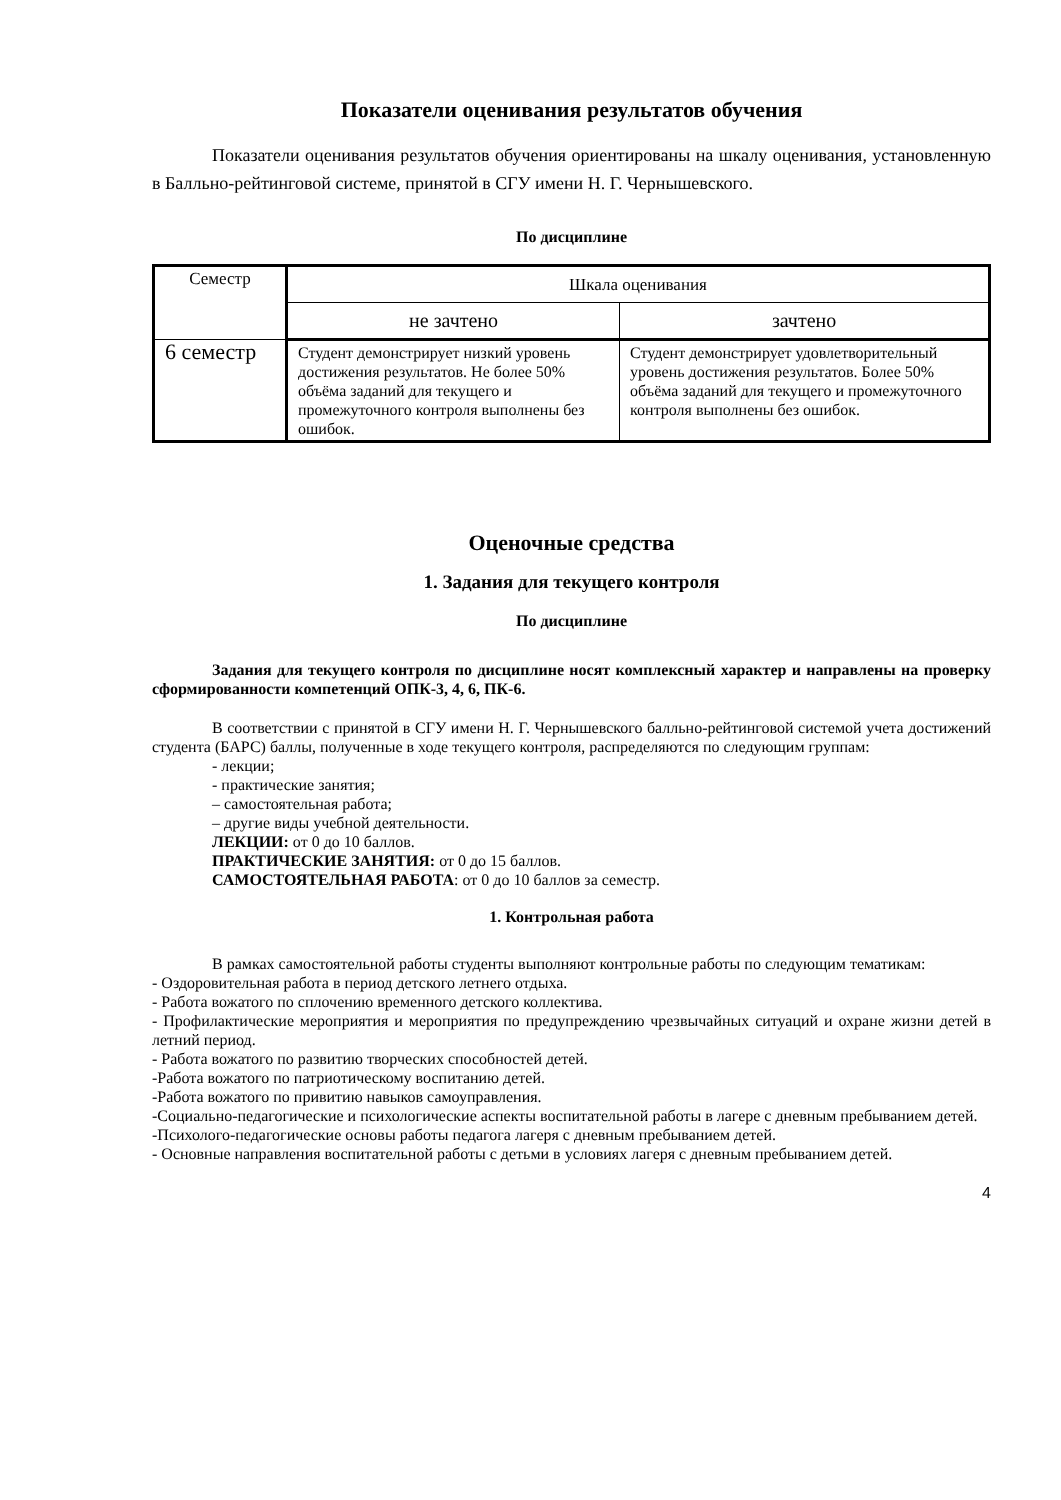Показатели оценивания результатов обучения
Показатели оценивания результатов обучения ориентированы на шкалу оценивания, установленную в Балльно-рейтинговой системе, принятой в СГУ имени Н. Г. Чернышевского.
По дисциплине
| Семестр | Шкала оценивания | |
| | не зачтено | зачтено |
| 6 семестр | Студент демонстрирует низкий уровень достижения результатов. Не более 50% объёма заданий для текущего и промежуточного контроля выполнены без ошибок. | Студент демонстрирует удовлетворительный уровень достижения результатов. Более 50% объёма заданий для текущего и промежуточного контроля выполнены без ошибок. |
Оценочные средства
1. Задания для текущего контроля
По дисциплине
Задания для текущего контроля по дисциплине носят комплексный характер и направлены на проверку сформированности компетенций ОПК-3, 4, 6, ПК-6.
В соответствии с принятой в СГУ имени Н. Г. Чернышевского балльно-рейтинговой системой учета достижений студента (БАРС) баллы, полученные в ходе текущего контроля, распределяются по следующим группам:
- лекции;
- практические занятия;
– самостоятельная работа;
– другие виды учебной деятельности.
ЛЕКЦИИ: от 0 до 10 баллов.
ПРАКТИЧЕСКИЕ ЗАНЯТИЯ: от 0 до 15 баллов.
САМОСТОЯТЕЛЬНАЯ РАБОТА: от 0 до 10 баллов за семестр.
1. Контрольная работа
В рамках самостоятельной работы студенты выполняют контрольные работы по следующим тематикам:
- Оздоровительная работа в период детского летнего отдыха.
- Работа вожатого по сплочению временного детского коллектива.
- Профилактические мероприятия и мероприятия по предупреждению чрезвычайных ситуаций и охране жизни детей в летний период.
- Работа вожатого по развитию творческих способностей детей.
-Работа вожатого по патриотическому воспитанию детей.
-Работа вожатого по привитию навыков самоуправления.
-Социально-педагогические и психологические аспекты воспитательной работы в лагере с дневным пребыванием детей.
-Психолого-педагогические основы работы педагога лагеря с дневным пребыванием детей.
- Основные направления воспитательной работы с детьми в условиях лагеря с дневным пребыванием детей.
4